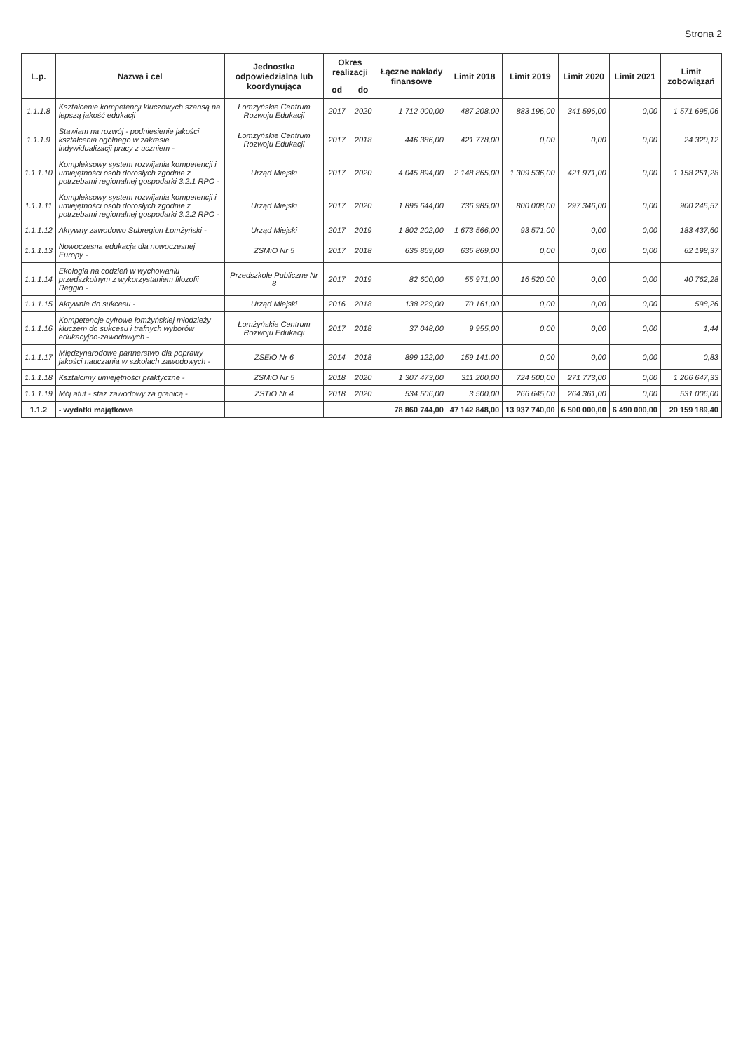Strona 2
| L.p. | Nazwa i cel | Jednostka odpowiedzialna lub koordynująca | Okres realizacji | | Łączne nakłady finansowe | Limit 2018 | Limit 2019 | Limit 2020 | Limit 2021 | Limit zobowiązań |
| --- | --- | --- | --- | --- | --- | --- | --- | --- | --- | --- |
| | | | od | do | | | | | | |
| 1.1.1.8 | Kształcenie kompetencji kluczowych szansą na lepszą jakość edukacji | Łomżyńskie Centrum Rozwoju Edukacji | 2017 | 2020 | 1 712 000,00 | 487 208,00 | 883 196,00 | 341 596,00 | 0,00 | 1 571 695,06 |
| 1.1.1.9 | Stawiam na rozwój - podniesienie jakości kształcenia ogólnego w zakresie indywidualizacji pracy z uczniem - | Łomżyńskie Centrum Rozwoju Edukacji | 2017 | 2018 | 446 386,00 | 421 778,00 | 0,00 | 0,00 | 0,00 | 24 320,12 |
| 1.1.1.10 | Kompleksowy system rozwijania kompetencji i umiejętności osób dorosłych zgodnie z potrzebami regionalnej gospodarki 3.2.1 RPO - | Urząd Miejski | 2017 | 2020 | 4 045 894,00 | 2 148 865,00 | 1 309 536,00 | 421 971,00 | 0,00 | 1 158 251,28 |
| 1.1.1.11 | Kompleksowy system rozwijania kompetencji i umiejętności osób dorosłych zgodnie z potrzebami regionalnej gospodarki 3.2.2 RPO - | Urząd Miejski | 2017 | 2020 | 1 895 644,00 | 736 985,00 | 800 008,00 | 297 346,00 | 0,00 | 900 245,57 |
| 1.1.1.12 | Aktywny zawodowo Subregion Łomżyński - | Urząd Miejski | 2017 | 2019 | 1 802 202,00 | 1 673 566,00 | 93 571,00 | 0,00 | 0,00 | 183 437,60 |
| 1.1.1.13 | Nowoczesna edukacja dla nowoczesnej Europy - | ZSMiO Nr 5 | 2017 | 2018 | 635 869,00 | 635 869,00 | 0,00 | 0,00 | 0,00 | 62 198,37 |
| 1.1.1.14 | Ekologia na codzień w wychowaniu przedszkolnym z wykorzystaniem filozofii Reggio - | Przedszkole Publiczne Nr 8 | 2017 | 2019 | 82 600,00 | 55 971,00 | 16 520,00 | 0,00 | 0,00 | 40 762,28 |
| 1.1.1.15 | Aktywnie do sukcesu - | Urząd Miejski | 2016 | 2018 | 138 229,00 | 70 161,00 | 0,00 | 0,00 | 0,00 | 598,26 |
| 1.1.1.16 | Kompetencje cyfrowe łomżyńskiej młodzieży kluczem do sukcesu i trafnych wyborów edukacyjno-zawodowych - | Łomżyńskie Centrum Rozwoju Edukacji | 2017 | 2018 | 37 048,00 | 9 955,00 | 0,00 | 0,00 | 0,00 | 1,44 |
| 1.1.1.17 | Międzynarodowe partnerstwo dla poprawy jakości nauczania w szkołach zawodowych - | ZSEiO Nr 6 | 2014 | 2018 | 899 122,00 | 159 141,00 | 0,00 | 0,00 | 0,00 | 0,83 |
| 1.1.1.18 | Kształcimy umiejętności praktyczne - | ZSMiO Nr 5 | 2018 | 2020 | 1 307 473,00 | 311 200,00 | 724 500,00 | 271 773,00 | 0,00 | 1 206 647,33 |
| 1.1.1.19 | Mój atut - staż zawodowy za granicą - | ZSTiO Nr 4 | 2018 | 2020 | 534 506,00 | 3 500,00 | 266 645,00 | 264 361,00 | 0,00 | 531 006,00 |
| 1.1.2 | - wydatki majątkowe | | | | 78 860 744,00 | 47 142 848,00 | 13 937 740,00 | 6 500 000,00 | 6 490 000,00 | 20 159 189,40 |